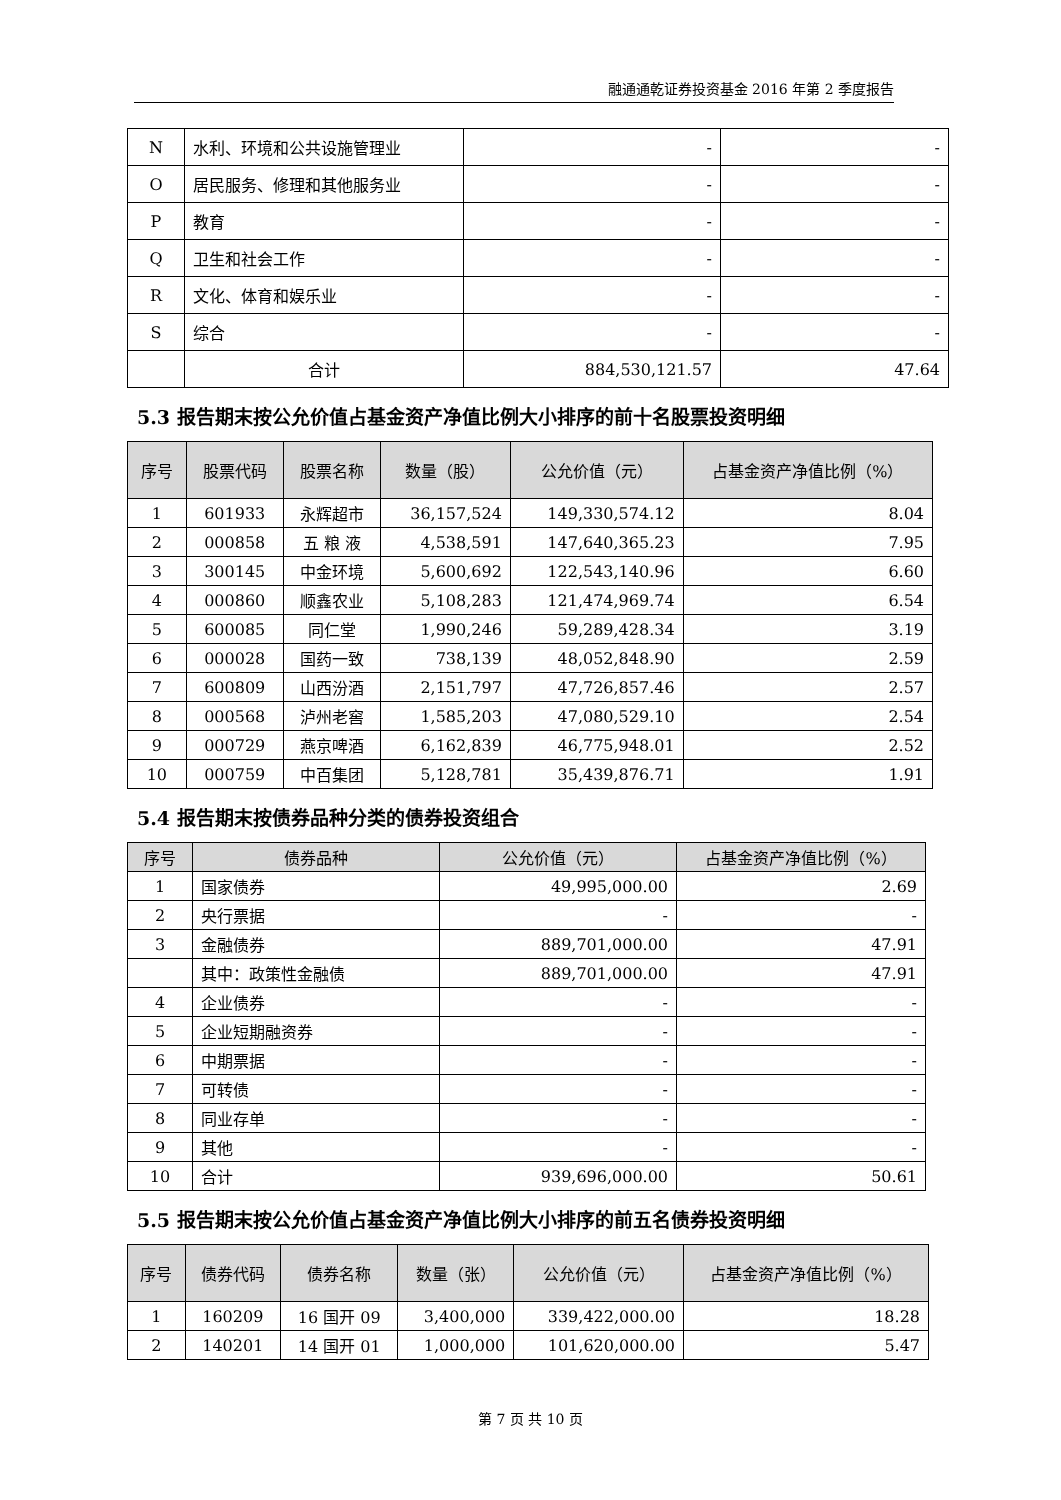融通通乾证券投资基金 2016 年第 2 季度报告
| N | 水利、环境和公共设施管理业 | - | - |
| O | 居民服务、修理和其他服务业 | - | - |
| P | 教育 | - | - |
| Q | 卫生和社会工作 | - | - |
| R | 文化、体育和娱乐业 | - | - |
| S | 综合 | - | - |
| | 合计 | 884,530,121.57 | 47.64 |
5.3 报告期末按公允价值占基金资产净值比例大小排序的前十名股票投资明细
| 序号 | 股票代码 | 股票名称 | 数量（股） | 公允价值（元） | 占基金资产净值比例（%） |
| --- | --- | --- | --- | --- | --- |
| 1 | 601933 | 永辉超市 | 36,157,524 | 149,330,574.12 | 8.04 |
| 2 | 000858 | 五 粮 液 | 4,538,591 | 147,640,365.23 | 7.95 |
| 3 | 300145 | 中金环境 | 5,600,692 | 122,543,140.96 | 6.60 |
| 4 | 000860 | 顺鑫农业 | 5,108,283 | 121,474,969.74 | 6.54 |
| 5 | 600085 | 同仁堂 | 1,990,246 | 59,289,428.34 | 3.19 |
| 6 | 000028 | 国药一致 | 738,139 | 48,052,848.90 | 2.59 |
| 7 | 600809 | 山西汾酒 | 2,151,797 | 47,726,857.46 | 2.57 |
| 8 | 000568 | 泸州老窖 | 1,585,203 | 47,080,529.10 | 2.54 |
| 9 | 000729 | 燕京啤酒 | 6,162,839 | 46,775,948.01 | 2.52 |
| 10 | 000759 | 中百集团 | 5,128,781 | 35,439,876.71 | 1.91 |
5.4 报告期末按债券品种分类的债券投资组合
| 序号 | 债券品种 | 公允价值（元） | 占基金资产净值比例（%） |
| --- | --- | --- | --- |
| 1 | 国家债券 | 49,995,000.00 | 2.69 |
| 2 | 央行票据 | - | - |
| 3 | 金融债券 | 889,701,000.00 | 47.91 |
| | 其中：政策性金融债 | 889,701,000.00 | 47.91 |
| 4 | 企业债券 | - | - |
| 5 | 企业短期融资券 | - | - |
| 6 | 中期票据 | - | - |
| 7 | 可转债 | - | - |
| 8 | 同业存单 | - | - |
| 9 | 其他 | - | - |
| 10 | 合计 | 939,696,000.00 | 50.61 |
5.5 报告期末按公允价值占基金资产净值比例大小排序的前五名债券投资明细
| 序号 | 债券代码 | 债券名称 | 数量（张） | 公允价值（元） | 占基金资产净值比例（%） |
| --- | --- | --- | --- | --- | --- |
| 1 | 160209 | 16 国开 09 | 3,400,000 | 339,422,000.00 | 18.28 |
| 2 | 140201 | 14 国开 01 | 1,000,000 | 101,620,000.00 | 5.47 |
第 7 页 共 10 页